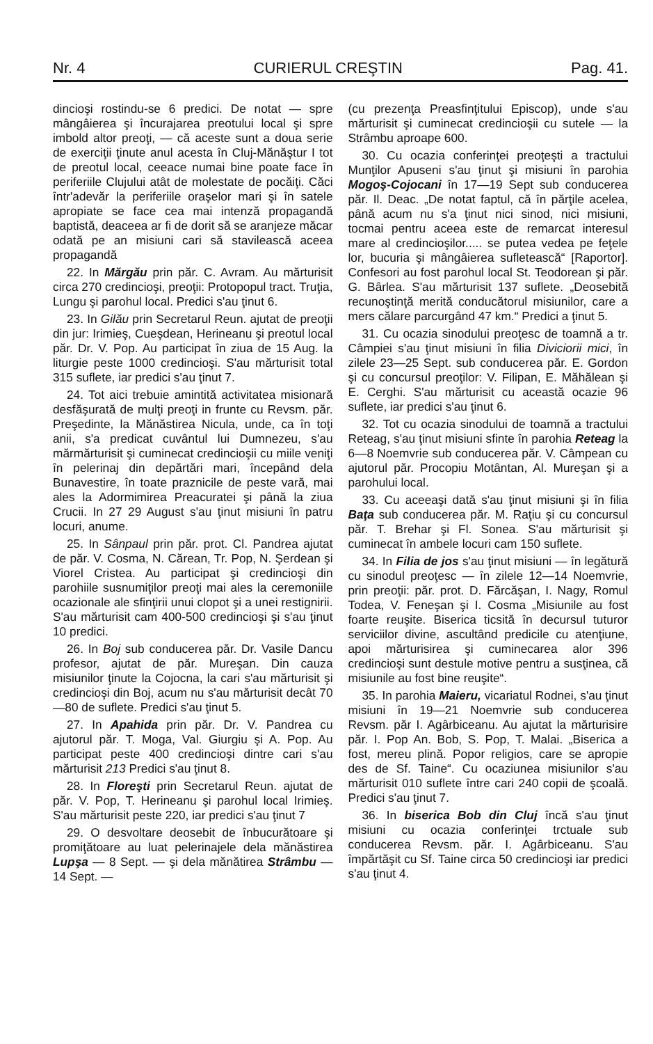Nr. 4 CURIERUL CREŞTIN Pag. 41.
dincioşi rostindu-se 6 predici. De notat — spre mângâierea şi încurajarea preotului local şi spre imbold altor preoţi, — că aceste sunt a doua serie de exerciţii ţinute anul acesta în Cluj-Mănăştur I tot de preotul local, ceeace numai bine poate face în periferiile Clujului atât de molestate de pocăiţi. Căci într'adevăr la periferiile oraşelor mari şi în satele apropiate se face cea mai intenză propagandă baptistă, deaceea ar fi de dorit să se aranjeze măcar odată pe an misiuni cari să stavilească aceea propagandă
22. In Mărgău prin păr. C. Avram. Au mărturisit circa 270 credincioşi, preoţii: Protopopul tract. Truţia, Lungu şi parohul local. Predici s'au ţinut 6.
23. In Gilău prin Secretarul Reun. ajutat de preoţii din jur: Irimieş, Cueşdean, Herineanu şi preotul local păr. Dr. V. Pop. Au participat în ziua de 15 Aug. la liturgie peste 1000 credincioşi. S'au mărturisit total 315 suflete, iar predici s'au ţinut 7.
24. Tot aici trebuie amintită activitatea misionară desfăşurată de mulţi preoţi in frunte cu Revsm. păr. Preşedinte, la Mănăstirea Nicula, unde, ca în toţi anii, s'a predicat cuvântul lui Dumnezeu, s'au mărmărturisit şi cuminecat credincioşii cu miile veniţi în pelerinaj din depărtări mari, începând dela Bunavestire, în toate praznicile de peste vară, mai ales la Adormimirea Preacuratei şi până la ziua Crucii. In 27 29 August s'au ţinut misiuni în patru locuri, anume.
25. In Sânpaul prin păr. prot. Cl. Pandrea ajutat de păr. V. Cosma, N. Cărean, Tr. Pop, N. Şerdean şi Viorel Cristea. Au participat şi credincioşi din parohiile susnumiţilor preoţi mai ales la ceremoniile ocazionale ale sfinţirii unui clopot şi a unei restignirii. S'au mărturisit cam 400-500 credincioşi şi s'au ţinut 10 predici.
26. In Boj sub conducerea păr. Dr. Vasile Dancu profesor, ajutat de păr. Mureşan. Din cauza misiunilor ţinute la Cojocna, la cari s'au mărturisit şi credincioşi din Boj, acum nu s'au mărturisit decât 70—80 de suflete. Predici s'au ţinut 5.
27. In Apahida prin păr. Dr. V. Pandrea cu ajutorul păr. T. Moga, Val. Giurgiu şi A. Pop. Au participat peste 400 credincioşi dintre cari s'au mărturisit 213 Predici s'au ţinut 8.
28. In Floreşti prin Secretarul Reun. ajutat de păr. V. Pop, T. Herineanu şi parohul local Irimieş. S'au mărturisit peste 220, iar predici s'au ţinut 7
29. O desvoltare deosebit de înbucurătoare şi promiţătoare au luat pelerinajele dela mănăstirea Lupşa — 8 Sept. — şi dela mănătirea Strâmbu — 14 Sept. —
(cu prezenţa Preasfinţitului Episcop), unde s'au mărturisit şi cuminecat credincioşii cu sutele — la Strâmbu aproape 600.
30. Cu ocazia conferinţei preoţeşti a tractului Munţilor Apuseni s'au ţinut şi misiuni în parohia Mogoş-Cojocani în 17—19 Sept sub conducerea păr. Il. Deac. „De notat faptul, că în părţile acelea, până acum nu s'a ţinut nici sinod, nici misiuni, tocmai pentru aceea este de remarcat interesul mare al credincioşilor..... se putea vedea pe feţele lor, bucuria şi mângâierea sufletească“ [Raportor]. Confesori au fost parohul local St. Teodorean şi păr. G. Bârlea. S'au mărturisit 137 suflete. „Deosebită recunoştinţă merită conducătorul misiunilor, care a mers călare parcurgând 47 km.“ Predici a ţinut 5.
31. Cu ocazia sinodului preoţesc de toamnă a tr. Câmpiei s'au ţinut misiuni în filia Diviciorii mici, în zilele 23—25 Sept. sub conducerea păr. E. Gordon şi cu concursul preoţilor: V. Filipan, E. Măhălean şi E. Cerghi. S'au mărturisit cu această ocazie 96 suflete, iar predici s'au ţinut 6.
32. Tot cu ocazia sinodului de toamnă a tractului Reteag, s'au ţinut misiuni sfinte în parohia Reteag la 6—8 Noemvrie sub conducerea păr. V. Câmpean cu ajutorul păr. Procopiu Motântan, Al. Mureşan şi a parohului local.
33. Cu aceeaşi dată s'au ţinut misiuni şi în filia Baţa sub conducerea păr. M. Raţiu şi cu concursul păr. T. Brehar şi Fl. Sonea. S'au mărturisit şi cuminecat în ambele locuri cam 150 suflete.
34. In Filia de jos s'au ţinut misiuni — în legătură cu sinodul preoţesc — în zilele 12—14 Noemvrie, prin preoţii: păr. prot. D. Fărcăşan, I. Nagy, Romul Todea, V. Feneşan şi I. Cosma „Misiunile au fost foarte reuşite. Biserica ticsită în decursul tuturor serviciilor divine, ascultând predicile cu atenţiune, apoi mărturisirea şi cuminecarea alor 396 credincioşi sunt destule motive pentru a susţinea, că misiunile au fost bine reuşite“.
35. In parohia Maieru, vicariatul Rodnei, s'au ţinut misiuni în 19—21 Noemvrie sub conducerea Revsm. păr I. Agârbiceanu. Au ajutat la mărturisire păr. I. Pop An. Bob, S. Pop, T. Malai. „Biserica a fost, mereu plină. Popor religios, care se apropie des de Sf. Taine“. Cu ocaziunea misiunilor s'au mărturisit 010 suflete între cari 240 copii de şcoală. Predici s'au ţinut 7.
36. In biserica Bob din Cluj încă s'au ţinut misiuni cu ocazia conferinţei trctuale sub conducerea Revsm. păr. I. Agârbiceanu. S'au împărtăşit cu Sf. Taine circa 50 credincioşi iar predici s'au ţinut 4.